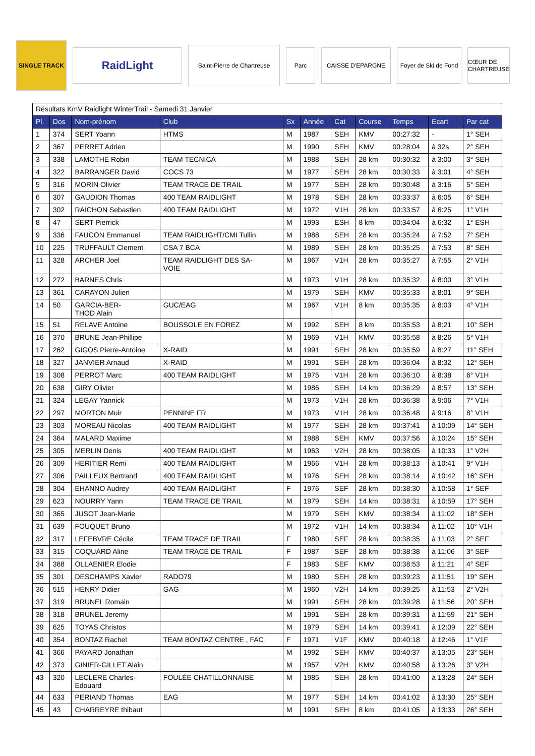SINGLE TRACK
RaidLight
Saint-Pierre de Chartreuse
Parc CAISSE D'EPARGNE
Foyer de Ski de Fond
CŒUR DE CHARTREUSE
| Résultats KmV Raidlight WinterTrail - Samedi 31 Janvier | | | | | | | | | | |
| Pl. | Dos | Nom-prénom | Club | Sx | Année | Cat | Course | Temps | Ecart | Par cat |
| 1 | 374 | SERT Yoann | HTMS | M | 1987 | SEH | KMV | 00:27:32 | - | 1° SEH |
| 2 | 367 | PERRET Adrien | | M | 1990 | SEH | KMV | 00:28:04 | à 32s | 2° SEH |
| 3 | 338 | LAMOTHE Robin | TEAM TECNICA | M | 1988 | SEH | 28 km | 00:30:32 | à 3:00 | 3° SEH |
| 4 | 322 | BARRANGER David | COCS 73 | M | 1977 | SEH | 28 km | 00:30:33 | à 3:01 | 4° SEH |
| 5 | 316 | MORIN Olivier | TEAM TRACE DE TRAIL | M | 1977 | SEH | 28 km | 00:30:48 | à 3:16 | 5° SEH |
| 6 | 307 | GAUDION Thomas | 400 TEAM RAIDLIGHT | M | 1978 | SEH | 28 km | 00:33:37 | à 6:05 | 6° SEH |
| 7 | 302 | RAICHON Sebastien | 400 TEAM RAIDLIGHT | M | 1972 | V1H | 28 km | 00:33:57 | à 6:25 | 1° V1H |
| 8 | 47 | SERT Pierrick | | M | 1993 | ESH | 8 km | 00:34:04 | à 6:32 | 1° ESH |
| 9 | 336 | FAUCON Emmanuel | TEAM RAIDLIGHT/CMI Tullin | M | 1988 | SEH | 28 km | 00:35:24 | à 7:52 | 7° SEH |
| 10 | 225 | TRUFFAULT Clement | CSA 7 BCA | M | 1989 | SEH | 28 km | 00:35:25 | à 7:53 | 8° SEH |
| 11 | 328 | ARCHER Joel | TEAM RAIDLIGHT DES SA- VOIE | M | 1967 | V1H | 28 km | 00:35:27 | à 7:55 | 2° V1H |
| 12 | 272 | BARNES Chris | | M | 1973 | V1H | 28 km | 00:35:32 | à 8:00 | 3° V1H |
| 13 | 361 | CARAYON Julien | | M | 1979 | SEH | KMV | 00:35:33 | à 8:01 | 9° SEH |
| 14 | 50 | GARCIA-BER- THOD Alain | GUC/EAG | M | 1967 | V1H | 8 km | 00:35:35 | à 8:03 | 4° V1H |
| 15 | 51 | RELAVE Antoine | BOUSSOLE EN FOREZ | M | 1992 | SEH | 8 km | 00:35:53 | à 8:21 | 10° SEH |
| 16 | 370 | BRUNE Jean-Phillipe | | M | 1969 | V1H | KMV | 00:35:58 | à 8:26 | 5° V1H |
| 17 | 262 | GIGOS Pierre-Antoine | X-RAID | M | 1991 | SEH | 28 km | 00:35:59 | à 8:27 | 11° SEH |
| 18 | 327 | JANVIER Arnaud | X-RAID | M | 1991 | SEH | 28 km | 00:36:04 | à 8:32 | 12° SEH |
| 19 | 308 | PERROT Marc | 400 TEAM RAIDLIGHT | M | 1975 | V1H | 28 km | 00:36:10 | à 8:38 | 6° V1H |
| 20 | 638 | GIRY Olivier | | M | 1986 | SEH | 14 km | 00:36:29 | à 8:57 | 13° SEH |
| 21 | 324 | LEGAY Yannick | | M | 1973 | V1H | 28 km | 00:36:38 | à 9:06 | 7° V1H |
| 22 | 297 | MORTON Muir | PENNINE FR | M | 1973 | V1H | 28 km | 00:36:48 | à 9:16 | 8° V1H |
| 23 | 303 | MOREAU Nicolas | 400 TEAM RAIDLIGHT | M | 1977 | SEH | 28 km | 00:37:41 | à 10:09 | 14° SEH |
| 24 | 364 | MALARD Maxime | | M | 1988 | SEH | KMV | 00:37:56 | à 10:24 | 15° SEH |
| 25 | 305 | MERLIN Denis | 400 TEAM RAIDLIGHT | M | 1963 | V2H | 28 km | 00:38:05 | à 10:33 | 1° V2H |
| 26 | 309 | HERITIER Remi | 400 TEAM RAIDLIGHT | M | 1966 | V1H | 28 km | 00:38:13 | à 10:41 | 9° V1H |
| 27 | 306 | PAILLEUX Bertrand | 400 TEAM RAIDLIGHT | M | 1976 | SEH | 28 km | 00:38:14 | à 10:42 | 16° SEH |
| 28 | 304 | EHANNO Audrey | 400 TEAM RAIDLIGHT | F | 1976 | SEF | 28 km | 00:38:30 | à 10:58 | 1° SEF |
| 29 | 623 | NOURRY Yann | TEAM TRACE DE TRAIL | M | 1979 | SEH | 14 km | 00:38:31 | à 10:59 | 17° SEH |
| 30 | 365 | JUSOT Jean-Marie | | M | 1979 | SEH | KMV | 00:38:34 | à 11:02 | 18° SEH |
| 31 | 639 | FOUQUET Bruno | | M | 1972 | V1H | 14 km | 00:38:34 | à 11:02 | 10° V1H |
| 32 | 317 | LEFEBVRE Cécile | TEAM TRACE DE TRAIL | F | 1980 | SEF | 28 km | 00:38:35 | à 11:03 | 2° SEF |
| 33 | 315 | COQUARD Aline | TEAM TRACE DE TRAIL | F | 1987 | SEF | 28 km | 00:38:38 | à 11:06 | 3° SEF |
| 34 | 368 | OLLAENIER Elodie | | F | 1983 | SEF | KMV | 00:38:53 | à 11:21 | 4° SEF |
| 35 | 301 | DESCHAMPS Xavier | RADO79 | M | 1980 | SEH | 28 km | 00:39:23 | à 11:51 | 19° SEH |
| 36 | 515 | HENRY Didier | GAG | M | 1960 | V2H | 14 km | 00:39:25 | à 11:53 | 2° V2H |
| 37 | 319 | BRUNEL Romain | | M | 1991 | SEH | 28 km | 00:39:28 | à 11:56 | 20° SEH |
| 38 | 318 | BRUNEL Jeremy | | M | 1991 | SEH | 28 km | 00:39:31 | à 11:59 | 21° SEH |
| 39 | 625 | TOYAS Christos | | M | 1979 | SEH | 14 km | 00:39:41 | à 12:09 | 22° SEH |
| 40 | 354 | BONTAZ Rachel | TEAM BONTAZ CENTRE , FAC | F | 1971 | V1F | KMV | 00:40:18 | à 12:46 | 1° V1F |
| 41 | 366 | PAYARD Jonathan | | M | 1992 | SEH | KMV | 00:40:37 | à 13:05 | 23° SEH |
| 42 | 373 | GINIER-GILLET Alain | | M | 1957 | V2H | KMV | 00:40:58 | à 13:26 | 3° V2H |
| 43 | 320 | LECLERE Charles- Edouard | FOULÉE CHATILLONNAISE | M | 1985 | SEH | 28 km | 00:41:00 | à 13:28 | 24° SEH |
| 44 | 633 | PERIAND Thomas | EAG | M | 1977 | SEH | 14 km | 00:41:02 | à 13:30 | 25° SEH |
| 45 | 43 | CHARREYRE thibaut | | M | 1991 | SEH | 8 km | 00:41:05 | à 13:33 | 26° SEH |